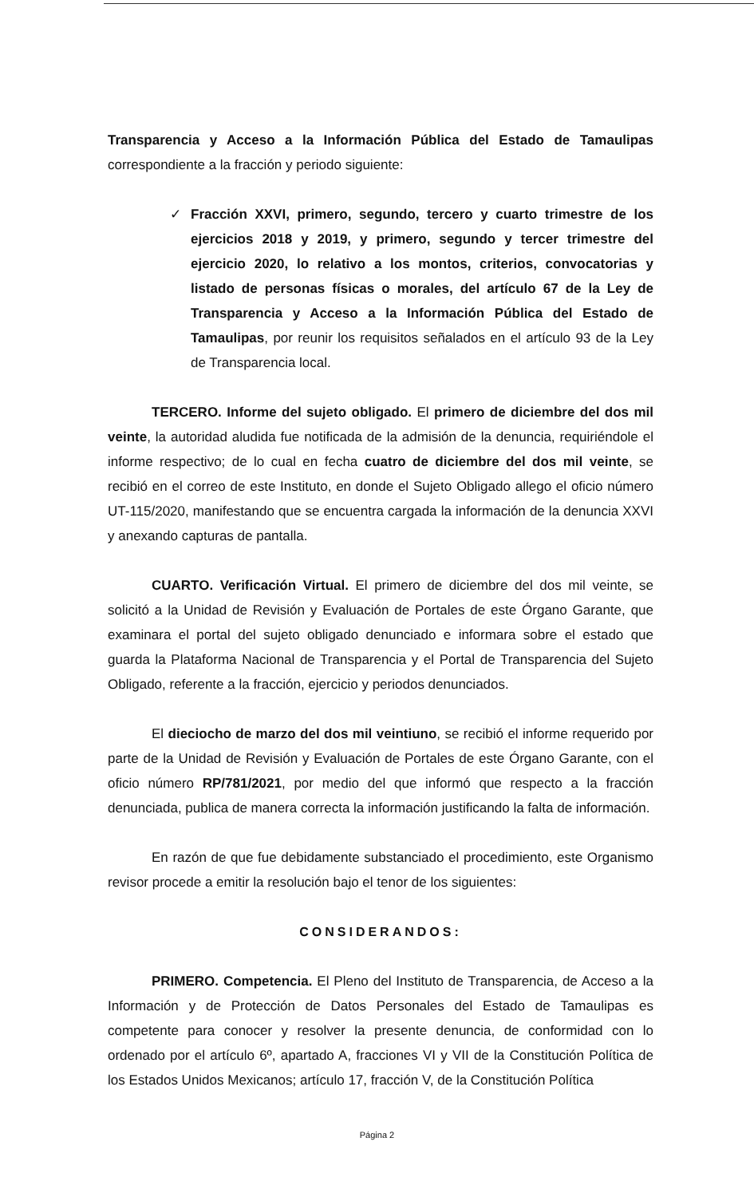Transparencia y Acceso a la Información Pública del Estado de Tamaulipas correspondiente a la fracción y periodo siguiente:
✓ Fracción XXVI, primero, segundo, tercero y cuarto trimestre de los ejercicios 2018 y 2019, y primero, segundo y tercer trimestre del ejercicio 2020, lo relativo a los montos, criterios, convocatorias y listado de personas físicas o morales, del artículo 67 de la Ley de Transparencia y Acceso a la Información Pública del Estado de Tamaulipas, por reunir los requisitos señalados en el artículo 93 de la Ley de Transparencia local.
TERCERO. Informe del sujeto obligado. El primero de diciembre del dos mil veinte, la autoridad aludida fue notificada de la admisión de la denuncia, requiriéndole el informe respectivo; de lo cual en fecha cuatro de diciembre del dos mil veinte, se recibió en el correo de este Instituto, en donde el Sujeto Obligado allego el oficio número UT-115/2020, manifestando que se encuentra cargada la información de la denuncia XXVI y anexando capturas de pantalla.
CUARTO. Verificación Virtual. El primero de diciembre del dos mil veinte, se solicitó a la Unidad de Revisión y Evaluación de Portales de este Órgano Garante, que examinara el portal del sujeto obligado denunciado e informara sobre el estado que guarda la Plataforma Nacional de Transparencia y el Portal de Transparencia del Sujeto Obligado, referente a la fracción, ejercicio y periodos denunciados.
El dieciocho de marzo del dos mil veintiuno, se recibió el informe requerido por parte de la Unidad de Revisión y Evaluación de Portales de este Órgano Garante, con el oficio número RP/781/2021, por medio del que informó que respecto a la fracción denunciada, publica de manera correcta la información justificando la falta de información.
En razón de que fue debidamente substanciado el procedimiento, este Organismo revisor procede a emitir la resolución bajo el tenor de los siguientes:
CONSIDERANDOS:
PRIMERO. Competencia. El Pleno del Instituto de Transparencia, de Acceso a la Información y de Protección de Datos Personales del Estado de Tamaulipas es competente para conocer y resolver la presente denuncia, de conformidad con lo ordenado por el artículo 6º, apartado A, fracciones VI y VII de la Constitución Política de los Estados Unidos Mexicanos; artículo 17, fracción V, de la Constitución Política
Página 2